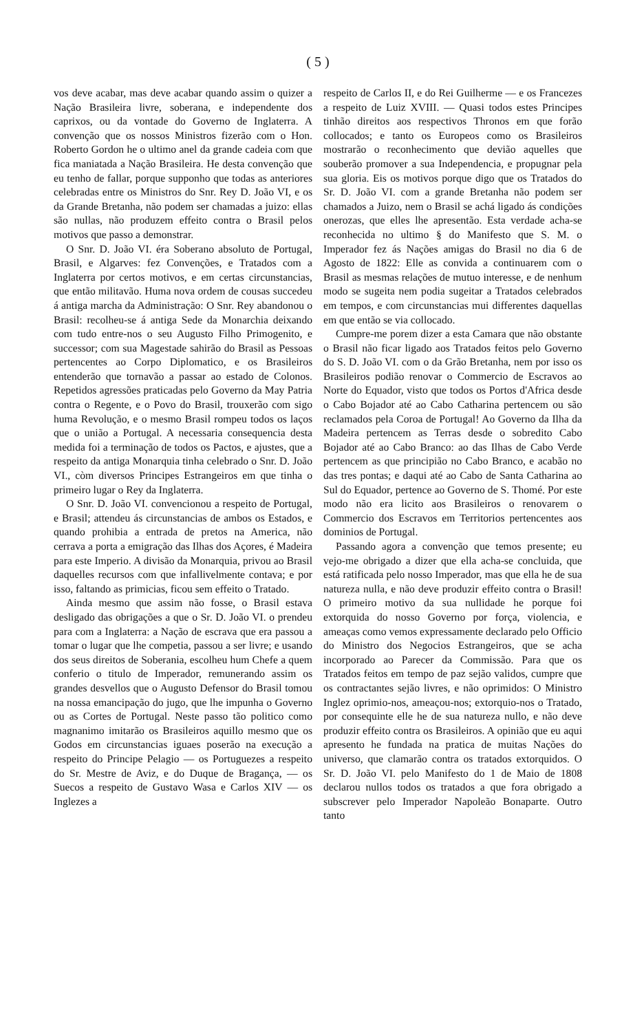( 5 )
vos deve acabar, mas deve acabar quando assim o quizer a Nação Brasileira livre, soberana, e independente dos caprixos, ou da vontade do Governo de Inglaterra. A convenção que os nossos Ministros fizerão com o Hon. Roberto Gordon he o ultimo anel da grande cadeia com que fica maniatada a Nação Brasileira. He desta convenção que eu tenho de fallar, porque supponho que todas as anteriores celebradas entre os Ministros do Snr. Rey D. João VI, e os da Grande Bretanha, não podem ser chamadas a juizo: ellas são nullas, não produzem effeito contra o Brasil pelos motivos que passo a demonstrar.
O Snr. D. João VI. éra Soberano absoluto de Portugal, Brasil, e Algarves: fez Convenções, e Tratados com a Inglaterra por certos motivos, e em certas circunstancias, que então militavão. Huma nova ordem de cousas succedeu á antiga marcha da Administração: O Snr. Rey abandonou o Brasil: recolheu-se á antiga Sede da Monarchia deixando com tudo entre-nos o seu Augusto Filho Primogenito, e successor; com sua Magestade sahirão do Brasil as Pessoas pertencentes ao Corpo Diplomatico, e os Brasileiros entenderão que tornavão a passar ao estado de Colonos. Repetidos agressões praticadas pelo Governo da May Patria contra o Regente, e o Povo do Brasil, trouxerão com sigo huma Revolução, e o mesmo Brasil rompeu todos os laços que o união a Portugal. A necessaria consequencia desta medida foi a terminação de todos os Pactos, e ajustes, que a respeito da antiga Monarquia tinha celebrado o Snr. D. João VI., còm diversos Principes Estrangeiros em que tinha o primeiro lugar o Rey da Inglaterra.
O Snr. D. João VI. convencionou a respeito de Portugal, e Brasil; attendeu ás circunstancias de ambos os Estados, e quando prohibia a entrada de pretos na America, não cerrava a porta a emigração das Ilhas dos Açores, é Madeira para este Imperio. A divisão da Monarquia, privou ao Brasil daquelles recursos com que infallivelmente contava; e por isso, faltando as primicias, ficou sem effeito o Tratado.
Ainda mesmo que assim não fosse, o Brasil estava desligado das obrigações a que o Sr. D. João VI. o prendeu para com a Inglaterra: a Nação de escrava que era passou a tomar o lugar que lhe competia, passou a ser livre; e usando dos seus direitos de Soberania, escolheu hum Chefe a quem conferio o titulo de Imperador, remunerando assim os grandes desvellos que o Augusto Defensor do Brasil tomou na nossa emancipação do jugo, que lhe impunha o Governo ou as Cortes de Portugal. Neste passo tão politico como magnanimo imitarão os Brasileiros aquillo mesmo que os Godos em circunstancias iguaes poserão na execução a respeito do Principe Pelagio — os Portuguezes a respeito do Sr. Mestre de Aviz, e do Duque de Bragança, — os Suecos a respeito de Gustavo Wasa e Carlos XIV — os Inglezes a
respeito de Carlos II, e do Rei Guilherme — e os Francezes a respeito de Luiz XVIII. — Quasi todos estes Principes tinhão direitos aos respectivos Thronos em que forão collocados; e tanto os Europeos como os Brasileiros mostrarão o reconhecimento que devião aquelles que souberão promover a sua Independencia, e propugnar pela sua gloria. Eis os motivos porque digo que os Tratados do Sr. D. João VI. com a grande Bretanha não podem ser chamados a Juizo, nem o Brasil se achá ligado ás condições onerozas, que elles lhe apresentão. Esta verdade acha-se reconhecida no ultimo § do Manifesto que S. M. o Imperador fez ás Nações amigas do Brasil no dia 6 de Agosto de 1822: Elle as convida a continuarem com o Brasil as mesmas relações de mutuo interesse, e de nenhum modo se sugeita nem podia sugeitar a Tratados celebrados em tempos, e com circunstancias mui differentes daquellas em que então se via collocado.
Cumpre-me porem dizer a esta Camara que não obstante o Brasil não ficar ligado aos Tratados feitos pelo Governo do S. D. João VI. com o da Grão Bretanha, nem por isso os Brasileiros podião renovar o Commercio de Escravos ao Norte do Equador, visto que todos os Portos d'Africa desde o Cabo Bojador até ao Cabo Catharina pertencem ou são reclamados pela Coroa de Portugal! Ao Governo da Ilha da Madeira pertencem as Terras desde o sobredito Cabo Bojador até ao Cabo Branco: ao das Ilhas de Cabo Verde pertencem as que principião no Cabo Branco, e acabão no das tres pontas; e daqui até ao Cabo de Santa Catharina ao Sul do Equador, pertence ao Governo de S. Thomé. Por este modo não era licito aos Brasileiros o renovarem o Commercio dos Escravos em Territorios pertencentes aos dominios de Portugal.
Passando agora a convenção que temos presente; eu vejo-me obrigado a dizer que ella acha-se concluida, que está ratificada pelo nosso Imperador, mas que ella he de sua natureza nulla, e não deve produzir effeito contra o Brasil! O primeiro motivo da sua nullidade he porque foi extorquida do nosso Governo por força, violencia, e ameaças como vemos expressamente declarado pelo Officio do Ministro dos Negocios Estrangeiros, que se acha incorporado ao Parecer da Commissão. Para que os Tratados feitos em tempo de paz sejão validos, cumpre que os contractantes sejão livres, e não oprimidos: O Ministro Inglez oprimio-nos, ameaçou-nos; extorquio-nos o Tratado, por consequinte elle he de sua natureza nullo, e não deve produzir effeito contra os Brasileiros. A opinião que eu aqui apresento he fundada na pratica de muitas Nações do universo, que clamarão contra os tratados extorquidos. O Sr. D. João VI. pelo Manifesto do 1 de Maio de 1808 declarou nullos todos os tratados a que fora obrigado a subscrever pelo Imperador Napoleão Bonaparte. Outro tanto